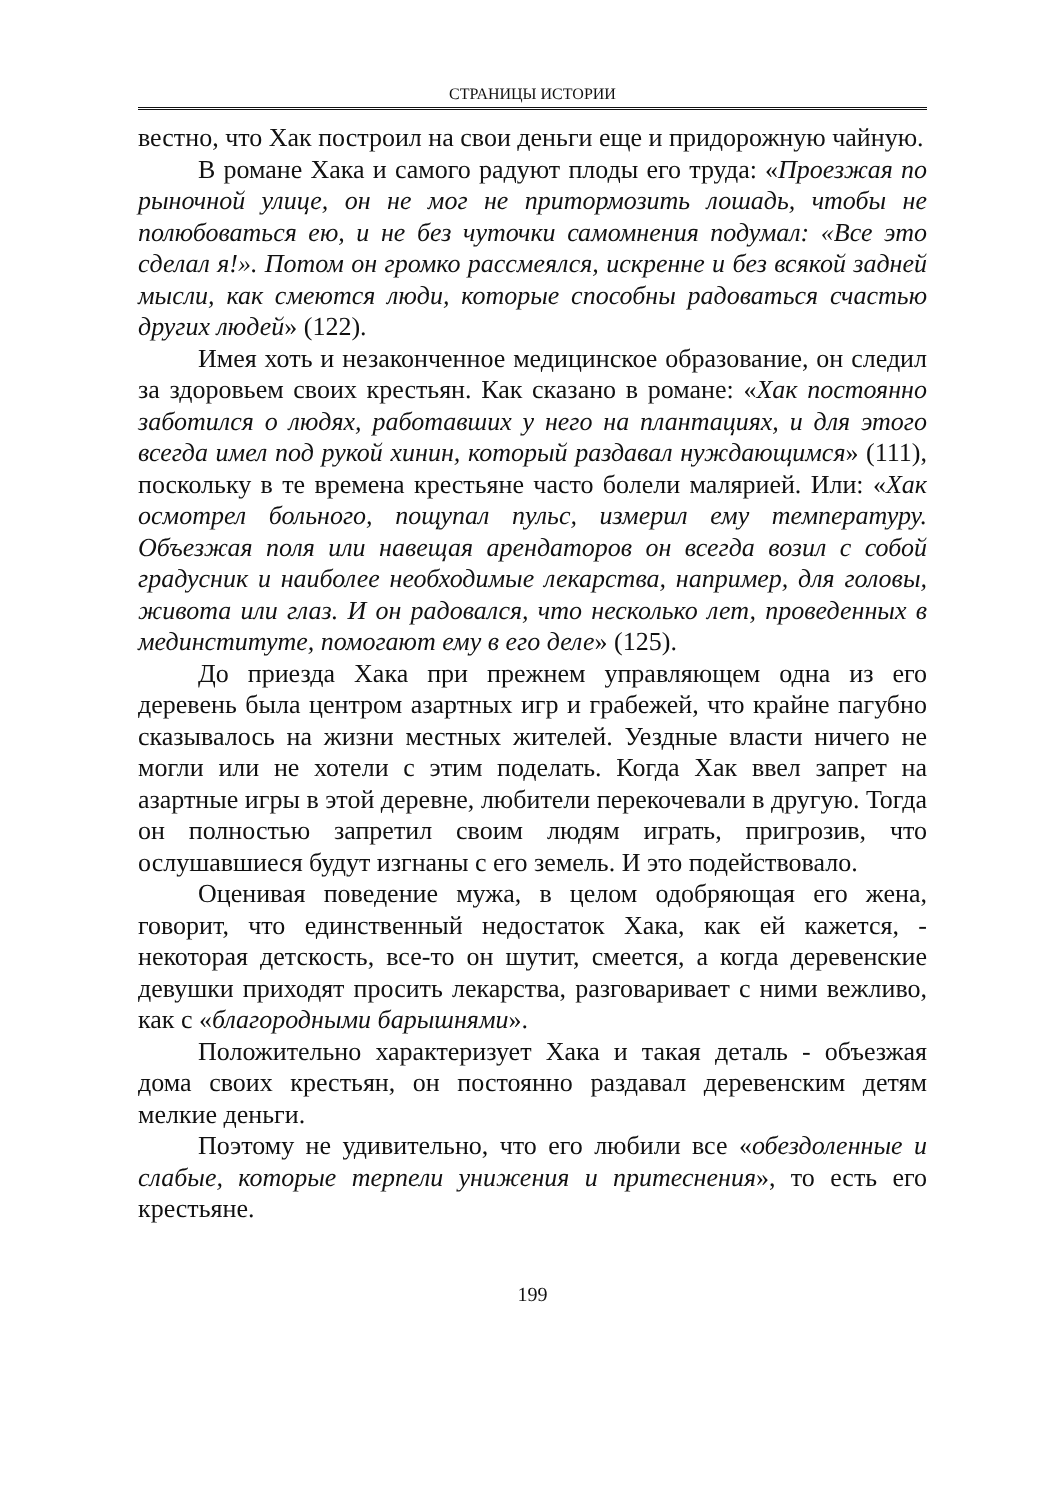СТРАНИЦЫ ИСТОРИИ
вестно, что Хак построил на свои деньги еще и придорожную чайную.
В романе Хака и самого радуют плоды его труда: «Проезжая по рыночной улице, он не мог не притормозить лошадь, чтобы не полюбоваться ею, и не без чуточки самомнения подумал: «Все это сделал я!». Потом он громко рассмеялся, искренне и без всякой задней мысли, как смеются люди, которые способны радоваться счастью других людей» (122).
Имея хоть и незаконченное медицинское образование, он следил за здоровьем своих крестьян. Как сказано в романе: «Хак постоянно заботился о людях, работавших у него на плантациях, и для этого всегда имел под рукой хинин, который раздавал нуждающимся» (111), поскольку в те времена крестьяне часто болели малярией. Или: «Хак осмотрел больного, пощупал пульс, измерил ему температуру. Объезжая поля или навещая арендаторов он всегда возил с собой градусник и наиболее необходимые лекарства, например, для головы, живота или глаз. И он радовался, что несколько лет, проведенных в мединституте, помогают ему в его деле» (125).
До приезда Хака при прежнем управляющем одна из его деревень была центром азартных игр и грабежей, что крайне пагубно сказывалось на жизни местных жителей. Уездные власти ничего не могли или не хотели с этим поделать. Когда Хак ввел запрет на азартные игры в этой деревне, любители перекочевали в другую. Тогда он полностью запретил своим людям играть, пригрозив, что ослушавшиеся будут изгнаны с его земель. И это подействовало.
Оценивая поведение мужа, в целом одобряющая его жена, говорит, что единственный недостаток Хака, как ей кажется, - некоторая детскость, все-то он шутит, смеется, а когда деревенские девушки приходят просить лекарства, разговаривает с ними вежливо, как с «благородными барышнями».
Положительно характеризует Хака и такая деталь - объезжая дома своих крестьян, он постоянно раздавал деревенским детям мелкие деньги.
Поэтому не удивительно, что его любили все «обездоленные и слабые, которые терпели унижения и притеснения», то есть его крестьяне.
199